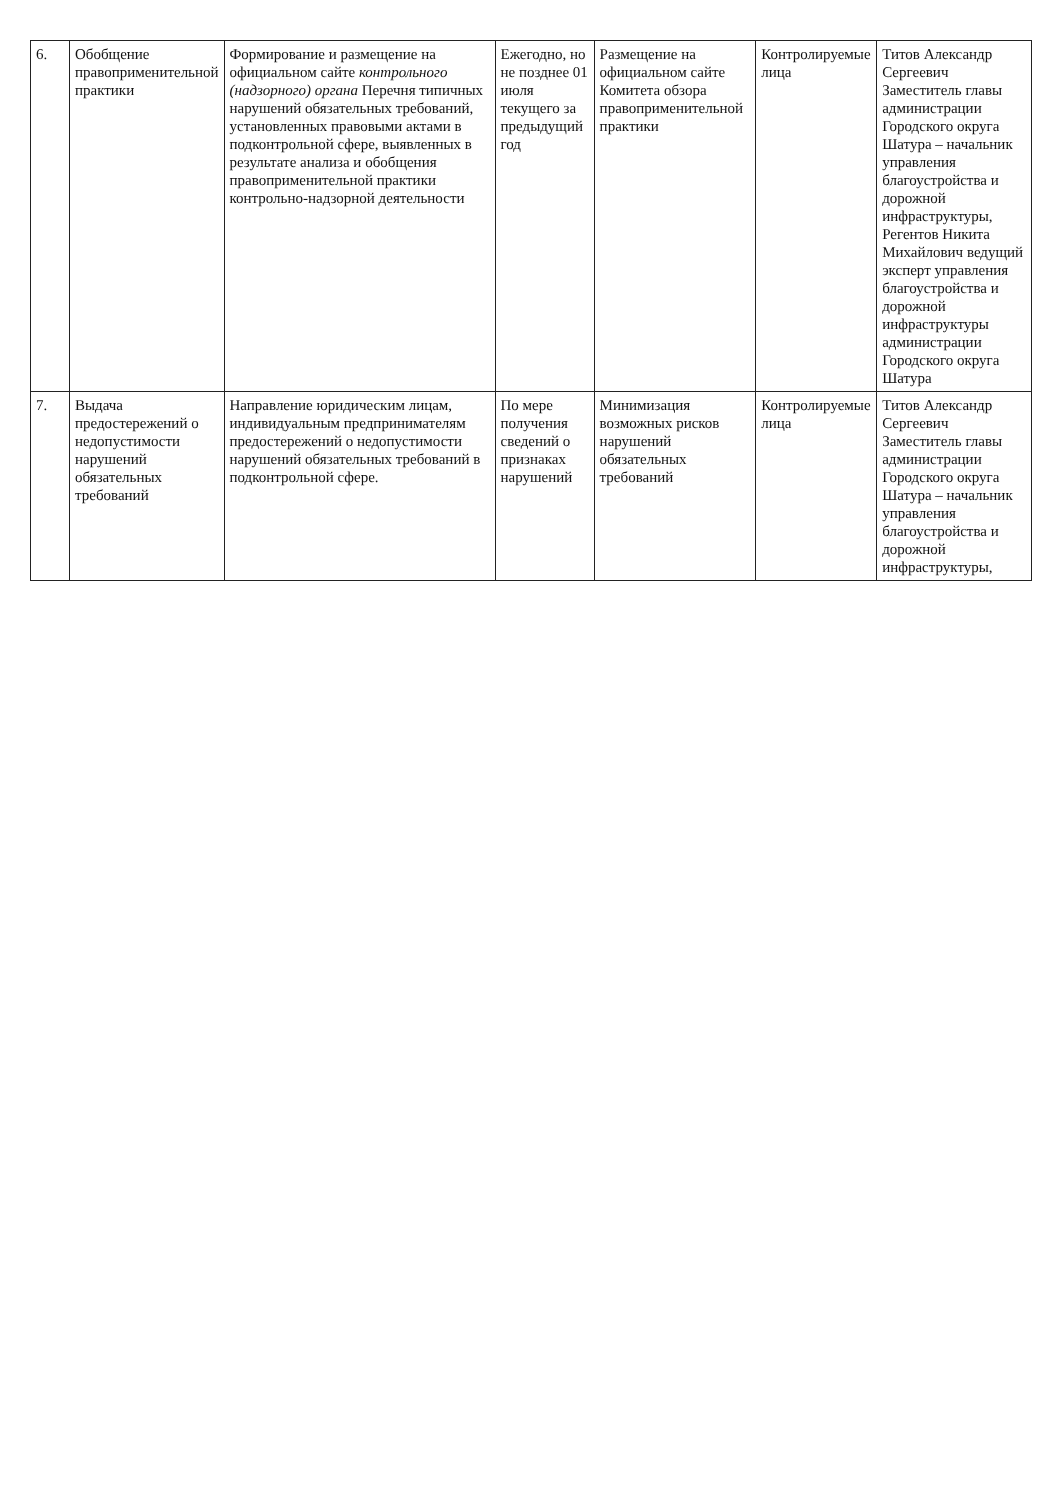| 6. | Обобщение правоприменительной практики | Формирование и размещение на официальном сайте контрольного (надзорного) органа Перечня типичных нарушений обязательных требований, установленных правовыми актами в подконтрольной сфере, выявленных в результате анализа и обобщения правоприменительной практики контрольно-надзорной деятельности | Ежегодно, но не позднее 01 июля текущего за предыдущий год | Размещение на официальном сайте Комитета обзора правоприменительной практики | Контролируемые лица | Титов Александр Сергеевич Заместитель главы администрации Городского округа Шатура – начальник управления благоустройства и дорожной инфраструктуры, Регентов Никита Михайлович ведущий эксперт управления благоустройства и дорожной инфраструктуры администрации Городского округа Шатура |
| 7. | Выдача предостережений о недопустимости нарушений обязательных требований | Направление юридическим лицам, индивидуальным предпринимателям предостережений о недопустимости нарушений обязательных требований в подконтрольной сфере. | По мере получения сведений о признаках нарушений | Минимизация возможных рисков нарушений обязательных требований | Контролируемые лица | Титов Александр Сергеевич Заместитель главы администрации Городского округа Шатура – начальник управления благоустройства и дорожной инфраструктуры, |